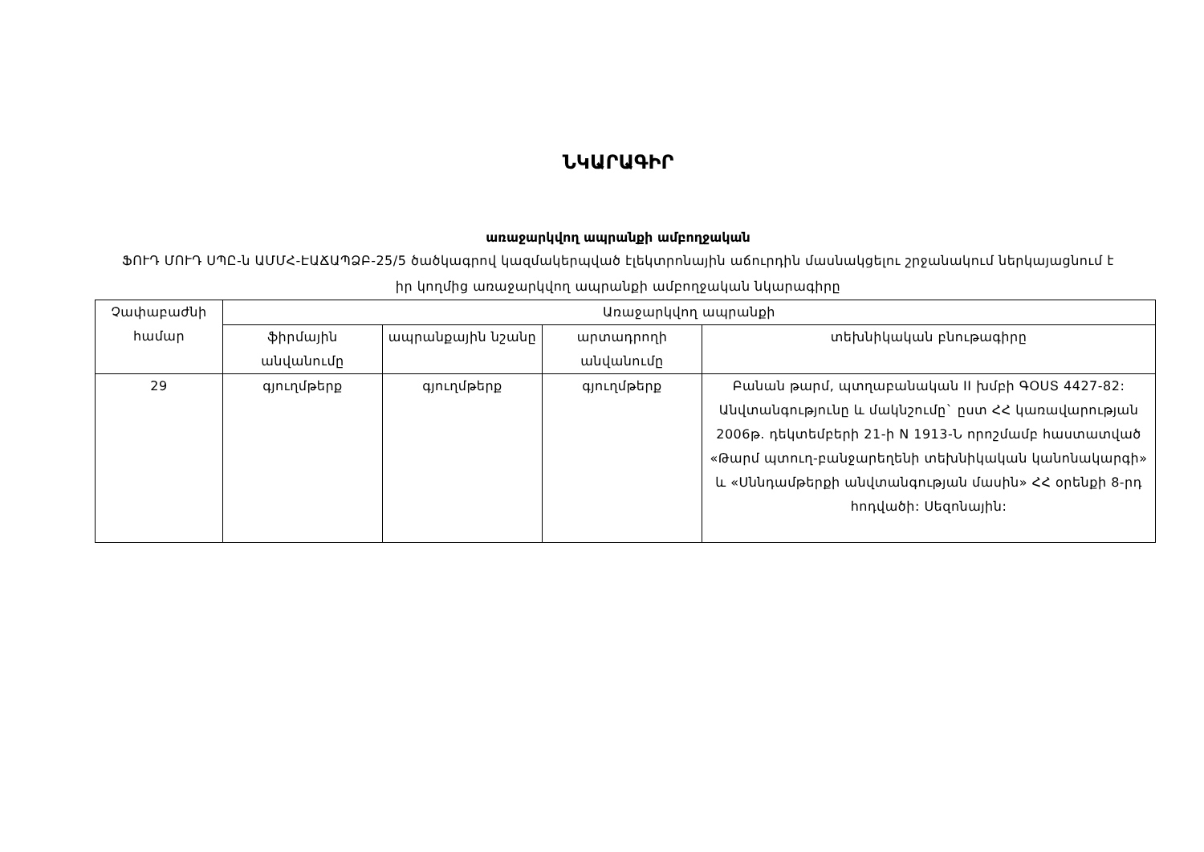ՆԿԱՐԱԳԻՐ
առաջարկվող ապրանքի ամբողջական
ՖՈՒԴ ՄՈՒԴ ՍՊԸ-ն ԱՄՄՀ-ԷԱՃԱՊՁԲ-25/5 ծածկագրով կազմակերպված էլեկտրոնային աճուրդին մասնակցելու շրջանակում ներկայացնում է իր կողմից առաջարկվող ապրանքի ամբողջական նկարագիրը
| Չափաբաժնի համար | Առաջարկվող ապրանքի | | | |
| --- | --- | --- | --- | --- |
| | ֆիրմային անվանումը | ապրանքային նշանը | արտադրողի անվանումը | տեխնիկական բնութագիրը |
| 29 | գյուղմթերք | գյուղմթերք | գյուղմթերք | Բանան թարմ, պտղաբանական II խմբի ԳՕՍՏ 4427-82: Անվտանգությունը և մակնշումը` ըստ ՀՀ կառավարության 2006թ. դեկտեմբերի 21-ի N 1913-Ն որոշմամբ հաստատված «Թարմ պտուղ-բանջարեղենի տեխնիկական կանոնակարգի» և «Սննդամթերքի անվտանգության մասին» ՀՀ օրենքի 8-րդ հոդվածի: Սեզոնային: |